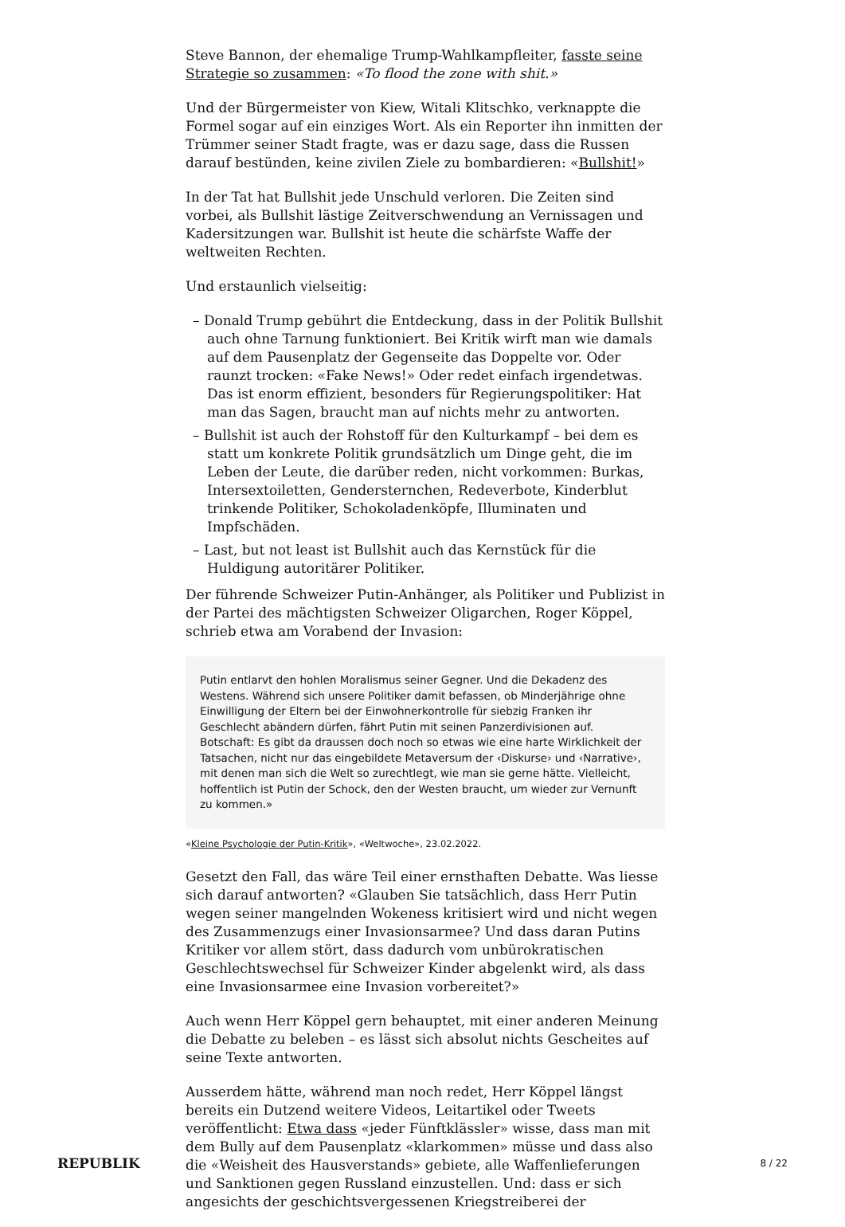Steve Bannon, der ehemalige Trump-Wahlkampfleiter, fasste seine Strategie so zusammen: «To flood the zone with shit.»
Und der Bürgermeister von Kiew, Witali Klitschko, verknappte die Formel sogar auf ein einziges Wort. Als ein Reporter ihn inmitten der Trümmer seiner Stadt fragte, was er dazu sage, dass die Russen darauf bestünden, keine zivilen Ziele zu bombardieren: «Bullshit!»
In der Tat hat Bullshit jede Unschuld verloren. Die Zeiten sind vorbei, als Bullshit lästige Zeitverschwendung an Vernissagen und Kadersitzungen war. Bullshit ist heute die schärfste Waffe der weltweiten Rechten.
Und erstaunlich vielseitig:
– Donald Trump gebührt die Entdeckung, dass in der Politik Bullshit auch ohne Tarnung funktioniert. Bei Kritik wirft man wie damals auf dem Pausenplatz der Gegenseite das Doppelte vor. Oder raunzt trocken: «Fake News!» Oder redet einfach irgendetwas. Das ist enorm effizient, besonders für Regierungspolitiker: Hat man das Sagen, braucht man auf nichts mehr zu antworten.
– Bullshit ist auch der Rohstoff für den Kulturkampf – bei dem es statt um konkrete Politik grundsätzlich um Dinge geht, die im Leben der Leute, die darüber reden, nicht vorkommen: Burkas, Intersextoiletten, Gendersternchen, Redeverbote, Kinderblut trinkende Politiker, Schokoladenköpfe, Illuminaten und Impfschäden.
– Last, but not least ist Bullshit auch das Kernstück für die Huldigung autoritärer Politiker.
Der führende Schweizer Putin-Anhänger, als Politiker und Publizist in der Partei des mächtigsten Schweizer Oligarchen, Roger Köppel, schrieb etwa am Vorabend der Invasion:
Putin entlarvt den hohlen Moralismus seiner Gegner. Und die Dekadenz des Westens. Während sich unsere Politiker damit befassen, ob Minderjährige ohne Einwilligung der Eltern bei der Einwohnerkontrolle für siebzig Franken ihr Geschlecht abändern dürfen, fährt Putin mit seinen Panzerdivisionen auf. Botschaft: Es gibt da draussen doch noch so etwas wie eine harte Wirklichkeit der Tatsachen, nicht nur das eingebildete Metaversum der ‹Diskurse› und ‹Narrative›, mit denen man sich die Welt so zurechtlegt, wie man sie gerne hätte. Vielleicht, hoffentlich ist Putin der Schock, den der Westen braucht, um wieder zur Vernunft zu kommen.»
«Kleine Psychologie der Putin-Kritik», «Weltwoche», 23.02.2022.
Gesetzt den Fall, das wäre Teil einer ernsthaften Debatte. Was liesse sich darauf antworten? «Glauben Sie tatsächlich, dass Herr Putin wegen seiner mangelnden Wokeness kritisiert wird und nicht wegen des Zusammenzugs einer Invasionsarmee? Und dass daran Putins Kritiker vor allem stört, dass dadurch vom unbürokratischen Geschlechtswechsel für Schweizer Kinder abgelenkt wird, als dass eine Invasionsarmee eine Invasion vorbereitet?»
Auch wenn Herr Köppel gern behauptet, mit einer anderen Meinung die Debatte zu beleben – es lässt sich absolut nichts Gescheites auf seine Texte antworten.
Ausserdem hätte, während man noch redet, Herr Köppel längst bereits ein Dutzend weitere Videos, Leitartikel oder Tweets veröffentlicht: Etwa dass «jeder Fünftklässler» wisse, dass man mit dem Bully auf dem Pausenplatz «klarkommen» müsse und dass also die «Weisheit des Hausverstands» gebiete, alle Waffenlieferungen und Sanktionen gegen Russland einzustellen. Und: dass er sich angesichts der geschichtsvergessenen Kriegstreiberei der
REPUBLIK 8 / 22